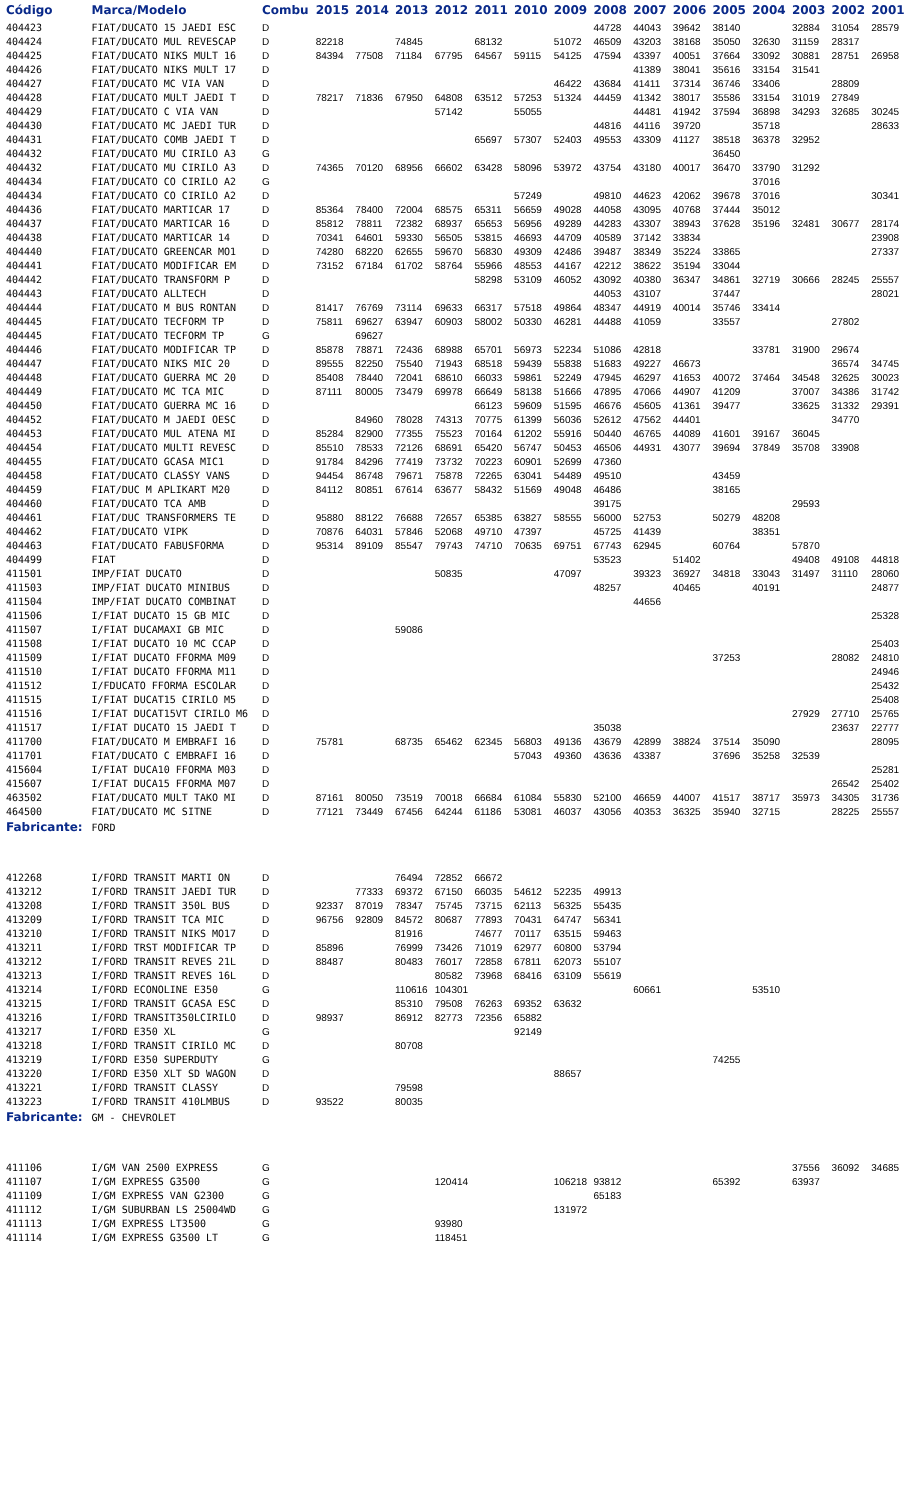| Código | Marca/Modelo | Combu | 2015 | 2014 | 2013 | 2012 | 2011 | 2010 | 2009 | 2008 | 2007 | 2006 | 2005 | 2004 | 2003 | 2002 | 2001 |
| --- | --- | --- | --- | --- | --- | --- | --- | --- | --- | --- | --- | --- | --- | --- | --- | --- | --- |
| 404423 | FIAT/DUCATO 15 JAEDI ESC | D | | | | | | | | 44728 | 44043 | 39642 | 38140 | | 32884 | 31054 | 28579 |
| 404424 | FIAT/DUCATO MUL REVESCAP | D | 82218 | | 74845 | | 68132 | | 51072 | 46509 | 43203 | 38168 | 35050 | 32630 | 31159 | 28317 | |
| 404425 | FIAT/DUCATO NIKS MULT 16 | D | 84394 | 77508 | 71184 | 67795 | 64567 | 59115 | 54125 | 47594 | 43397 | 40051 | 37664 | 33092 | 30881 | 28751 | 26958 |
| 404426 | FIAT/DUCATO NIKS MULT 17 | D | | | | | | | | | 41389 | 38041 | 35616 | 33154 | 31541 | | |
| 404427 | FIAT/DUCATO MC VIA VAN | D | | | | | | | 46422 | 43684 | 41411 | 37314 | 36746 | 33406 | | 28809 | |
| 404428 | FIAT/DUCATO MULT JAEDI T | D | 78217 | 71836 | 67950 | 64808 | 63512 | 57253 | 51324 | 44459 | 41342 | 38017 | 35586 | 33154 | 31019 | 27849 | |
| 404429 | FIAT/DUCATO C VIA VAN | D | | | | 57142 | | 55055 | | | 44481 | 41942 | 37594 | 36898 | 34293 | 32685 | 30245 |
| 404430 | FIAT/DUCATO MC JAEDI TUR | D | | | | | | | | 44816 | 44116 | 39720 | | 35718 | | | 28633 |
| 404431 | FIAT/DUCATO COMB JAEDI T | D | | | | | 65697 | 57307 | 52403 | 49553 | 43309 | 41127 | 38518 | 36378 | 32952 | | |
| 404432 | FIAT/DUCATO MU CIRILO A3 | G | | | | | | | | | | | 36450 | | | | |
| 404432 | FIAT/DUCATO MU CIRILO A3 | D | 74365 | 70120 | 68956 | 66602 | 63428 | 58096 | 53972 | 43754 | 43180 | 40017 | 36470 | 33790 | 31292 | | |
| 404434 | FIAT/DUCATO CO CIRILO A2 | G | | | | | | | | | | | | 37016 | | | |
| 404434 | FIAT/DUCATO CO CIRILO A2 | D | | | | | | 57249 | | 49810 | 44623 | 42062 | 39678 | 37016 | | | 30341 |
| 404436 | FIAT/DUCATO MARTICAR 17 | D | 85364 | 78400 | 72004 | 68575 | 65311 | 56659 | 49028 | 44058 | 43095 | 40768 | 37444 | 35012 | | | |
| 404437 | FIAT/DUCATO MARTICAR 16 | D | 85812 | 78811 | 72382 | 68937 | 65653 | 56956 | 49289 | 44283 | 43307 | 38943 | 37628 | 35196 | 32481 | 30677 | 28174 |
| 404438 | FIAT/DUCATO MARTICAR 14 | D | 70341 | 64601 | 59330 | 56505 | 53815 | 46693 | 44709 | 40589 | 37142 | 33834 | | | | | 23908 |
| 404440 | FIAT/DUCATO GREENCAR MO1 | D | 74280 | 68220 | 62655 | 59670 | 56830 | 49309 | 42486 | 39487 | 38349 | 35224 | 33865 | | | | 27337 |
| 404441 | FIAT/DUCATO MODIFICAR EM | D | 73152 | 67184 | 61702 | 58764 | 55966 | 48553 | 44167 | 42212 | 38622 | 35194 | 33044 | | | | |
| 404442 | FIAT/DUCATO TRANSFORM P | D | | | | | 58298 | 53109 | 46052 | 43092 | 40380 | 36347 | 34861 | 32719 | 30666 | 28245 | 25557 |
| 404443 | FIAT/DUCATO ALLTECH | D | | | | | | | | 44053 | 43107 | | 37447 | | | | 28021 |
| 404444 | FIAT/DUCATO M BUS RONTAN | D | 81417 | 76769 | 73114 | 69633 | 66317 | 57518 | 49864 | 48347 | 44919 | 40014 | 35746 | 33414 | | | |
| 404445 | FIAT/DUCATO TECFORM TP | D | 75811 | 69627 | 63947 | 60903 | 58002 | 50330 | 46281 | 44488 | 41059 | | 33557 | | | 27802 | |
| 404445 | FIAT/DUCATO TECFORM TP | G | | 69627 | | | | | | | | | | | | | |
| 404446 | FIAT/DUCATO MODIFICAR TP | D | 85878 | 78871 | 72436 | 68988 | 65701 | 56973 | 52234 | 51086 | 42818 | | | 33781 | 31900 | 29674 | |
| 404447 | FIAT/DUCATO NIKS MIC 20 | D | 89555 | 82250 | 75540 | 71943 | 68518 | 59439 | 55838 | 51683 | 49227 | 46673 | | | | 36574 | 34745 |
| 404448 | FIAT/DUCATO GUERRA MC 20 | D | 85408 | 78440 | 72041 | 68610 | 66033 | 59861 | 52249 | 47945 | 46297 | 41653 | 40072 | 37464 | 34548 | 32625 | 30023 |
| 404449 | FIAT/DUCATO MC TCA MIC | D | 87111 | 80005 | 73479 | 69978 | 66649 | 58138 | 51666 | 47895 | 47066 | 44907 | 41209 | | 37007 | 34386 | 31742 |
| 404450 | FIAT/DUCATO GUERRA MC 16 | D | | | | | 66123 | 59609 | 51595 | 46676 | 45605 | 41361 | 39477 | | 33625 | 31332 | 29391 |
| 404452 | FIAT/DUCATO M JAEDI OESC | D | | 84960 | 78028 | 74313 | 70775 | 61399 | 56036 | 52612 | 47562 | 44401 | | | | 34770 | |
| 404453 | FIAT/DUCATO MUL ATENA MI | D | 85284 | 82900 | 77355 | 75523 | 70164 | 61202 | 55916 | 50440 | 46765 | 44089 | 41601 | 39167 | 36045 | | |
| 404454 | FIAT/DUCATO MULTI REVESC | D | 85510 | 78533 | 72126 | 68691 | 65420 | 56747 | 50453 | 46506 | 44931 | 43077 | 39694 | 37849 | 35708 | 33908 | |
| 404455 | FIAT/DUCATO GCASA MIC1 | D | 91784 | 84296 | 77419 | 73732 | 70223 | 60901 | 52699 | 47360 | | | | | | | |
| 404458 | FIAT/DUCATO CLASSY VANS | D | 94454 | 86748 | 79671 | 75878 | 72265 | 63041 | 54489 | 49510 | | | 43459 | | | | |
| 404459 | FIAT/DUC M APLIKART M20 | D | 84112 | 80851 | 67614 | 63677 | 58432 | 51569 | 49048 | 46486 | | | 38165 | | | | |
| 404460 | FIAT/DUCATO TCA AMB | D | | | | | | | | 39175 | | | | | 29593 | | |
| 404461 | FIAT/DUC TRANSFORMERS TE | D | 95880 | 88122 | 76688 | 72657 | 65385 | 63827 | 58555 | 56000 | 52753 | | 50279 | 48208 | | | |
| 404462 | FIAT/DUCATO VIPK | D | 70876 | 64031 | 57846 | 52068 | 49710 | 47397 | | 45725 | 41439 | | | 38351 | | | |
| 404463 | FIAT/DUCATO FABUSFORMA | D | 95314 | 89109 | 85547 | 79743 | 74710 | 70635 | 69751 | 67743 | 62945 | | 60764 | | 57870 | | |
| 404499 | FIAT | D | | | | | | | | 53523 | | 51402 | | | 49408 | 49108 | 44818 |
| 411501 | IMP/FIAT DUCATO | D | | | | 50835 | | | 47097 | | 39323 | 36927 | 34818 | 33043 | 31497 | 31110 | 28060 |
| 411503 | IMP/FIAT DUCATO MINIBUS | D | | | | | | | | 48257 | | 40465 | | 40191 | | | 24877 |
| 411504 | IMP/FIAT DUCATO COMBINAT | D | | | | | | | | | 44656 | | | | | | |
| 411506 | I/FIAT DUCATO 15 GB MIC | D | | | | | | | | | | | | | | | 25328 |
| 411507 | I/FIAT DUCAMAXI GB MIC | D | | | 59086 | | | | | | | | | | | | |
| 411508 | I/FIAT DUCATO 10 MC CCAP | D | | | | | | | | | | | | | | | 25403 |
| 411509 | I/FIAT DUCATO FFORMA M09 | D | | | | | | | | | | | 37253 | | | 28082 | 24810 |
| 411510 | I/FIAT DUCATO FFORMA M11 | D | | | | | | | | | | | | | | | 24946 |
| 411512 | I/FDUCATO FFORMA ESCOLAR | D | | | | | | | | | | | | | | | 25432 |
| 411515 | I/FIAT DUCAT15 CIRILO M5 | D | | | | | | | | | | | | | | | 25408 |
| 411516 | I/FIAT DUCAT15VT CIRILO M6 | D | | | | | | | | | | | | | 27929 | 27710 | 25765 |
| 411517 | I/FIAT DUCATO 15 JAEDI T | D | | | | | | | | 35038 | | | | | | 23637 | 22777 |
| 411700 | FIAT/DUCATO M EMBRAFI 16 | D | 75781 | | 68735 | 65462 | 62345 | 56803 | 49136 | 43679 | 42899 | 38824 | 37514 | 35090 | | | 28095 |
| 411701 | FIAT/DUCATO C EMBRAFI 16 | D | | | | | | 57043 | 49360 | 43636 | 43387 | | 37696 | 35258 | 32539 | | |
| 415604 | I/FIAT DUCA10 FFORMA M03 | D | | | | | | | | | | | | | | | 25281 |
| 415607 | I/FIAT DUCA15 FFORMA M07 | D | | | | | | | | | | | | | | 26542 | 25402 |
| 463502 | FIAT/DUCATO MULT TAKO MI | D | 87161 | 80050 | 73519 | 70018 | 66684 | 61084 | 55830 | 52100 | 46659 | 44007 | 41517 | 38717 | 35973 | 34305 | 31736 |
| 464500 | FIAT/DUCATO MC SITNE | D | 77121 | 73449 | 67456 | 64244 | 61186 | 53081 | 46037 | 43056 | 40353 | 36325 | 35940 | 32715 | | 28225 | 25557 |
| Fabricante: | FORD | | | | | | | | | | | | | | | | |
| 412268 | I/FORD TRANSIT MARTI ON | D | | | 76494 | 72852 | 66672 | | | | | | | | | | |
| 413212 | I/FORD TRANSIT JAEDI TUR | D | | 77333 | 69372 | 67150 | 66035 | 54612 | 52235 | 49913 | | | | | | | |
| 413208 | I/FORD TRANSIT 350L BUS | D | 92337 | 87019 | 78347 | 75745 | 73715 | 62113 | 56325 | 55435 | | | | | | | |
| 413209 | I/FORD TRANSIT TCA MIC | D | 96756 | 92809 | 84572 | 80687 | 77893 | 70431 | 64747 | 56341 | | | | | | | |
| 413210 | I/FORD TRANSIT NIKS MO17 | D | | | 81916 | | 74677 | 70117 | 63515 | 59463 | | | | | | | |
| 413211 | I/FORD TRST MODIFICAR TP | D | 85896 | | 76999 | 73426 | 71019 | 62977 | 60800 | 53794 | | | | | | | |
| 413212 | I/FORD TRANSIT REVES 21L | D | 88487 | | 80483 | 76017 | 72858 | 67811 | 62073 | 55107 | | | | | | | |
| 413213 | I/FORD TRANSIT REVES 16L | D | | | | 80582 | 73968 | 68416 | 63109 | 55619 | | | | | | | |
| 413214 | I/FORD ECONOLINE E350 | G | | | 110616 | 104301 | | | | | 60661 | | | 53510 | | | |
| 413215 | I/FORD TRANSIT GCASA ESC | D | | | 85310 | 79508 | 76263 | 69352 | 63632 | | | | | | | | |
| 413216 | I/FORD TRANSIT350LCIRILO | D | 98937 | | 86912 | 82773 | 72356 | 65882 | | | | | | | | | |
| 413217 | I/FORD E350 XL | G | | | | | | 92149 | | | | | | | | | |
| 413218 | I/FORD TRANSIT CIRILO MC | D | | | 80708 | | | | | | | | | | | | |
| 413219 | I/FORD E350 SUPERDUTY | G | | | | | | | | | | | 74255 | | | | |
| 413220 | I/FORD E350 XLT SD WAGON | D | | | | | | | 88657 | | | | | | | | |
| 413221 | I/FORD TRANSIT CLASSY | D | | | 79598 | | | | | | | | | | | | |
| 413223 | I/FORD TRANSIT 410LMBUS | D | 93522 | | 80035 | | | | | | | | | | | | |
| Fabricante: | GM - CHEVROLET | | | | | | | | | | | | | | | | |
| 411106 | I/GM VAN 2500 EXPRESS | G | | | | | | | | | | | | | 37556 | 36092 | 34685 |
| 411107 | I/GM EXPRESS G3500 | G | | | | 120414 | | | 106218 | 93812 | | | 65392 | | 63937 | | |
| 411109 | I/GM EXPRESS VAN G2300 | G | | | | | | | | 65183 | | | | | | | |
| 411112 | I/GM SUBURBAN LS 25004WD | G | | | | | | | 131972 | | | | | | | | |
| 411113 | I/GM EXPRESS LT3500 | G | | | | 93980 | | | | | | | | | | | |
| 411114 | I/GM EXPRESS G3500 LT | G | | | | 118451 | | | | | | | | | | | |